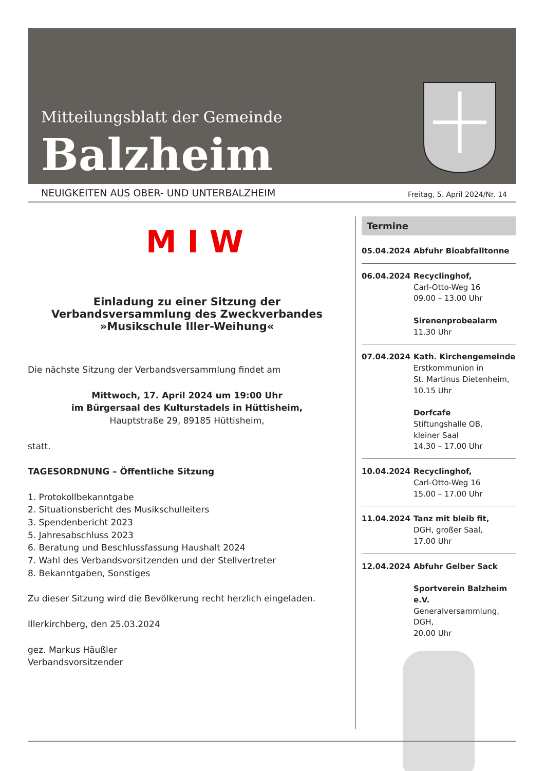Mitteilungsblatt der Gemeinde
Balzheim
NEUIGKEITEN AUS OBER- UND UNTERBALZHEIM Freitag, 5. April 2024/Nr. 14
M I W
Einladung zu einer Sitzung der Verbandsversammlung des Zweckverbandes »Musikschule Iller-Weihung«
Die nächste Sitzung der Verbandsversammlung findet am
Mittwoch, 17. April 2024 um 19:00 Uhr
im Bürgersaal des Kulturstadels in Hüttisheim,
Hauptstraße 29, 89185 Hüttisheim,
statt.
TAGESORDNUNG – Öffentliche Sitzung
1. Protokollbekanntgabe
2. Situationsbericht des Musikschulleiters
3. Spendenbericht 2023
5. Jahresabschluss 2023
6. Beratung und Beschlussfassung Haushalt 2024
7. Wahl des Verbandsvorsitzenden und der Stellvertreter
8. Bekanntgaben, Sonstiges
Zu dieser Sitzung wird die Bevölkerung recht herzlich eingeladen.
Illerkirchberg, den 25.03.2024
gez. Markus Häußler
Verbandsvorsitzender
Termine
05.04.2024 Abfuhr Bioabfalltonne
06.04.2024 Recyclinghof,
Carl-Otto-Weg 16
09.00 – 13.00 Uhr
Sirenenprobealarm
11.30 Uhr
07.04.2024 Kath. Kirchengemeinde
Erstkommunion in
St. Martinus Dietenheim,
10.15 Uhr
Dorfcafe
Stiftungshalle OB,
kleiner Saal
14.30 – 17.00 Uhr
10.04.2024 Recyclinghof,
Carl-Otto-Weg 16
15.00 – 17.00 Uhr
11.04.2024 Tanz mit bleib fit,
DGH, großer Saal,
17.00 Uhr
12.04.2024 Abfuhr Gelber Sack
Sportverein Balzheim e.V.
Generalversammlung, DGH,
20.00 Uhr